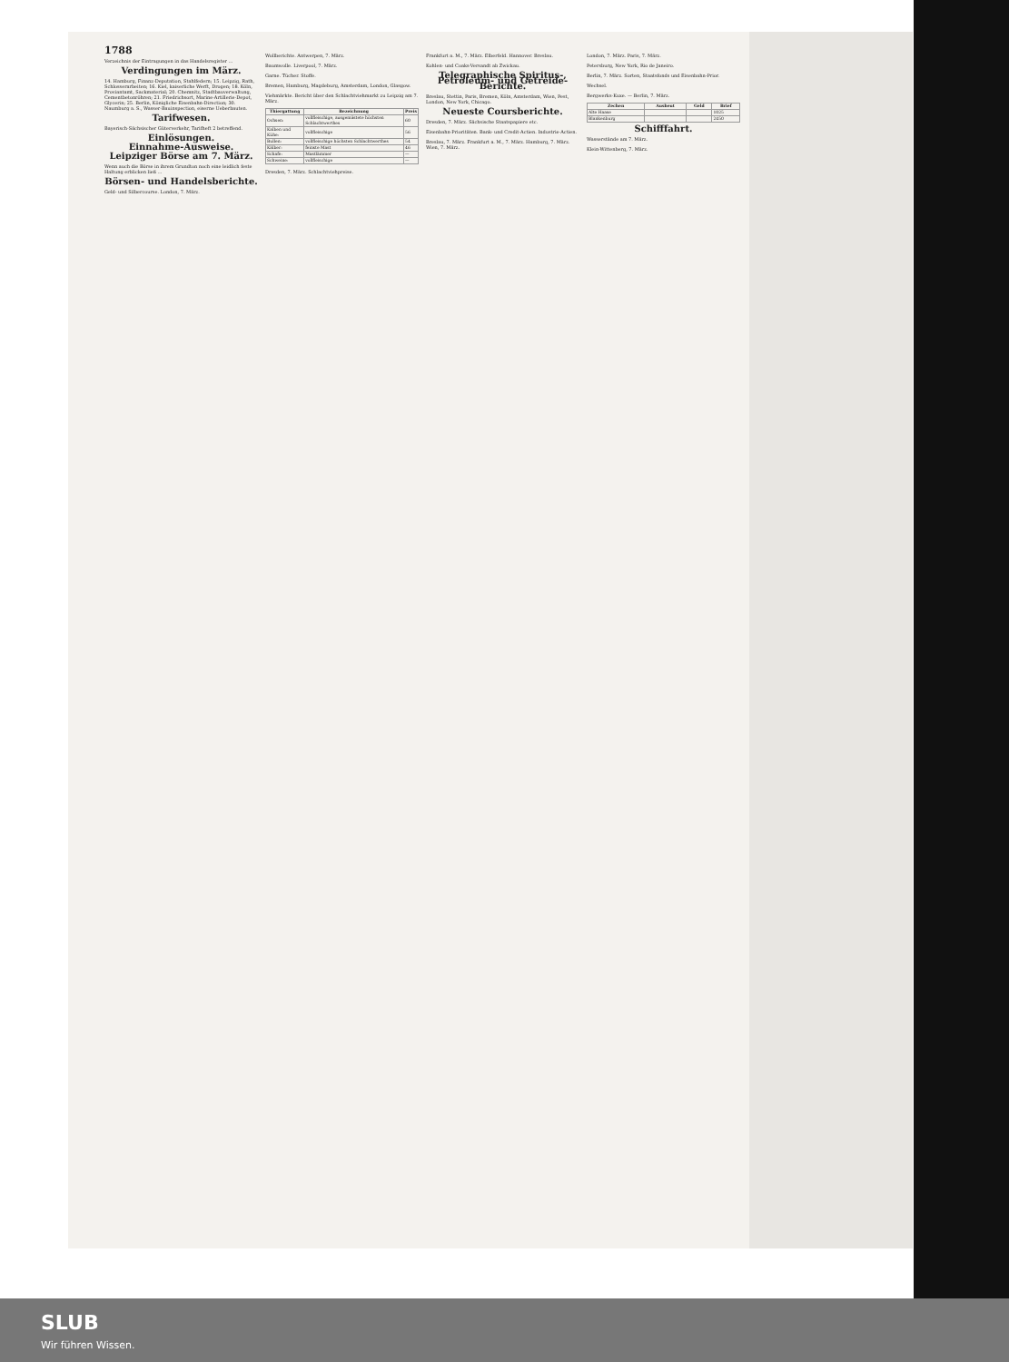1788
Verzeichnis der Eintragungen in das Handelsregister …
Verdingungen im März.
14. Hamburg, Finanz-Deputation, Stahlfedern; 15. Leipzig, Rath, Schlosserarbeiten; 16. Kiel, kaiserliche Werft, Drogen; 18. Köln, Proviantamt, Sackmaterial; 20. Chemnitz, Stadtbauverwaltung, Cementbetonröhren; 21. Friedrichsort, Marine-Artillerie-Depot, Glycerin; 25. Berlin, Königliche Eisenbahn-Direction; 30. Naumburg a. S., Wasser-Bauinspection, eiserne Ueberbauten.
Tarifwesen.
Bayerisch-Sächsischer Güterverkehr, Tarifheft 2 betreffend.
Einlösungen.
Einnahme-Ausweise.
Leipziger Börse am 7. März.
Wenn auch die Börse in ihrem Grundton noch eine leidlich feste Haltung erblicken ließ …
Börsen- und Handelsberichte.
Geld- und Silbercourse. London, 7. März.
Wollberichte. Antwerpen, 7. März.
Baumwolle. Liverpool, 7. März.
Garne. Tücher. Stoffe.
Bremen, Hamburg, Magdeburg, Amsterdam, London, Glasgow.
Viehmärkte. Bericht über den Schlachtviehmarkt zu Leipzig am 7. März.
| Thiergattung | Bezeichnung | Preis |
| --- | --- | --- |
| Ochsen: | vollfleischige, ausgemästete höchsten Schlachtwerthes | 60 |
| Kalben und Kühe: | vollfleischige | 56 |
| Bullen: | vollfleischige höchsten Schlachtwerthes | 54 |
| Kälber: | feinste Mast | 46 |
| Schafe: | Mastlämmer | — |
| Schweine: | vollfleischige | — |
Dresden, 7. März. Schlachtviehpreise.
Frankfurt a. M., 7. März. Elberfeld. Hannover. Breslau.
Kohlen- und Coaks-Versandt ab Zwickau.
Telegraphische Spiritus-, Petroleum- und Getreide-Berichte.
Breslau, Stettin, Paris, Bremen, Köln, Amsterdam, Wien, Pest, London, New York, Chicago.
Neueste Coursberichte.
Dresden, 7. März. Sächsische Staatspapiere etc.
Eisenbahn-Prioritäten. Bank- und Credit-Actien. Industrie-Actien.
Breslau, 7. März. Frankfurt a. M., 7. März. Hamburg, 7. März. Wien, 7. März.
London, 7. März. Paris, 7. März.
Petersburg, New York, Rio de Janeiro.
Berlin, 7. März. Sorten, Staatsfonds und Eisenbahn-Prior.
Wechsel.
Bergwerks-Kuxe. — Berlin, 7. März.
| Zechen | Ausbeut | Geld | Brief |
| --- | --- | --- | --- |
| Alte Haase | | | 1025 |
| Blankenburg | | | 2450 |
Schifffahrt.
Wasserstände am 7. März.
Klein-Wittenberg, 7. März.
SLUB
Wir führen Wissen.